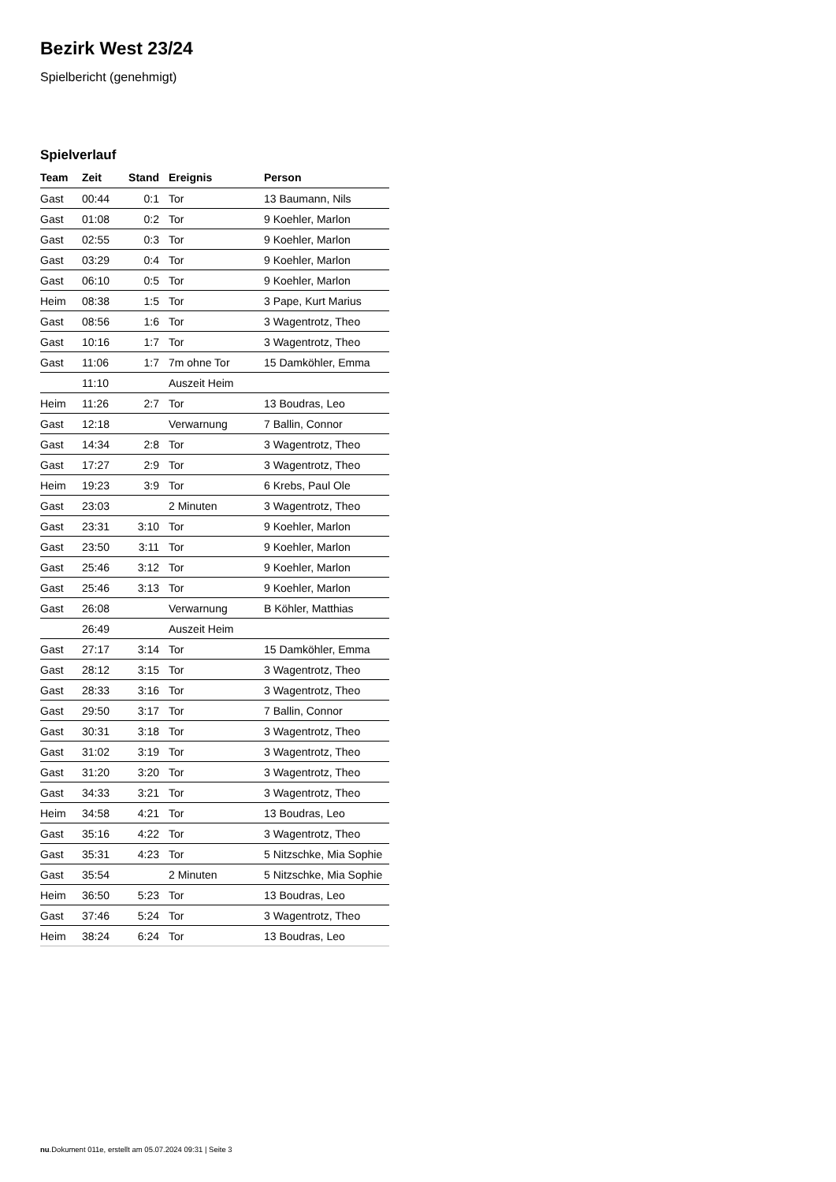Bezirk West 23/24
Spielbericht (genehmigt)
Spielverlauf
| Team | Zeit | Stand | Ereignis | Person |
| --- | --- | --- | --- | --- |
| Gast | 00:44 | 0:1 | Tor | 13 Baumann, Nils |
| Gast | 01:08 | 0:2 | Tor | 9 Koehler, Marlon |
| Gast | 02:55 | 0:3 | Tor | 9 Koehler, Marlon |
| Gast | 03:29 | 0:4 | Tor | 9 Koehler, Marlon |
| Gast | 06:10 | 0:5 | Tor | 9 Koehler, Marlon |
| Heim | 08:38 | 1:5 | Tor | 3 Pape, Kurt Marius |
| Gast | 08:56 | 1:6 | Tor | 3 Wagentrotz, Theo |
| Gast | 10:16 | 1:7 | Tor | 3 Wagentrotz, Theo |
| Gast | 11:06 | 1:7 | 7m ohne Tor | 15 Damköhler, Emma |
| | 11:10 | | Auszeit Heim | |
| Heim | 11:26 | 2:7 | Tor | 13 Boudras, Leo |
| Gast | 12:18 | | Verwarnung | 7 Ballin, Connor |
| Gast | 14:34 | 2:8 | Tor | 3 Wagentrotz, Theo |
| Gast | 17:27 | 2:9 | Tor | 3 Wagentrotz, Theo |
| Heim | 19:23 | 3:9 | Tor | 6 Krebs, Paul Ole |
| Gast | 23:03 | | 2 Minuten | 3 Wagentrotz, Theo |
| Gast | 23:31 | 3:10 | Tor | 9 Koehler, Marlon |
| Gast | 23:50 | 3:11 | Tor | 9 Koehler, Marlon |
| Gast | 25:46 | 3:12 | Tor | 9 Koehler, Marlon |
| Gast | 25:46 | 3:13 | Tor | 9 Koehler, Marlon |
| Gast | 26:08 | | Verwarnung | B Köhler, Matthias |
| | 26:49 | | Auszeit Heim | |
| Gast | 27:17 | 3:14 | Tor | 15 Damköhler, Emma |
| Gast | 28:12 | 3:15 | Tor | 3 Wagentrotz, Theo |
| Gast | 28:33 | 3:16 | Tor | 3 Wagentrotz, Theo |
| Gast | 29:50 | 3:17 | Tor | 7 Ballin, Connor |
| Gast | 30:31 | 3:18 | Tor | 3 Wagentrotz, Theo |
| Gast | 31:02 | 3:19 | Tor | 3 Wagentrotz, Theo |
| Gast | 31:20 | 3:20 | Tor | 3 Wagentrotz, Theo |
| Gast | 34:33 | 3:21 | Tor | 3 Wagentrotz, Theo |
| Heim | 34:58 | 4:21 | Tor | 13 Boudras, Leo |
| Gast | 35:16 | 4:22 | Tor | 3 Wagentrotz, Theo |
| Gast | 35:31 | 4:23 | Tor | 5 Nitzschke, Mia Sophie |
| Gast | 35:54 | | 2 Minuten | 5 Nitzschke, Mia Sophie |
| Heim | 36:50 | 5:23 | Tor | 13 Boudras, Leo |
| Gast | 37:46 | 5:24 | Tor | 3 Wagentrotz, Theo |
| Heim | 38:24 | 6:24 | Tor | 13 Boudras, Leo |
nu.Dokument 011e, erstellt am 05.07.2024 09:31 | Seite 3